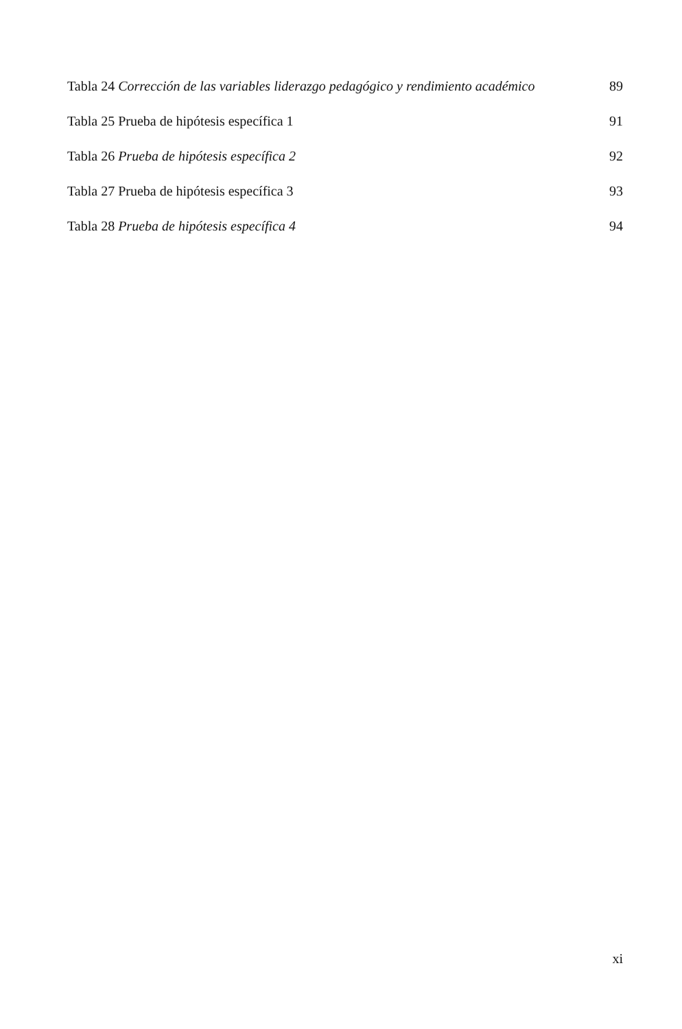Tabla 24 Corrección de las variables liderazgo pedagógico y rendimiento académico 89
Tabla 25 Prueba de hipótesis específica 1 91
Tabla 26 Prueba de hipótesis específica 2 92
Tabla 27 Prueba de hipótesis específica 3 93
Tabla 28 Prueba de hipótesis específica 4 94
xi